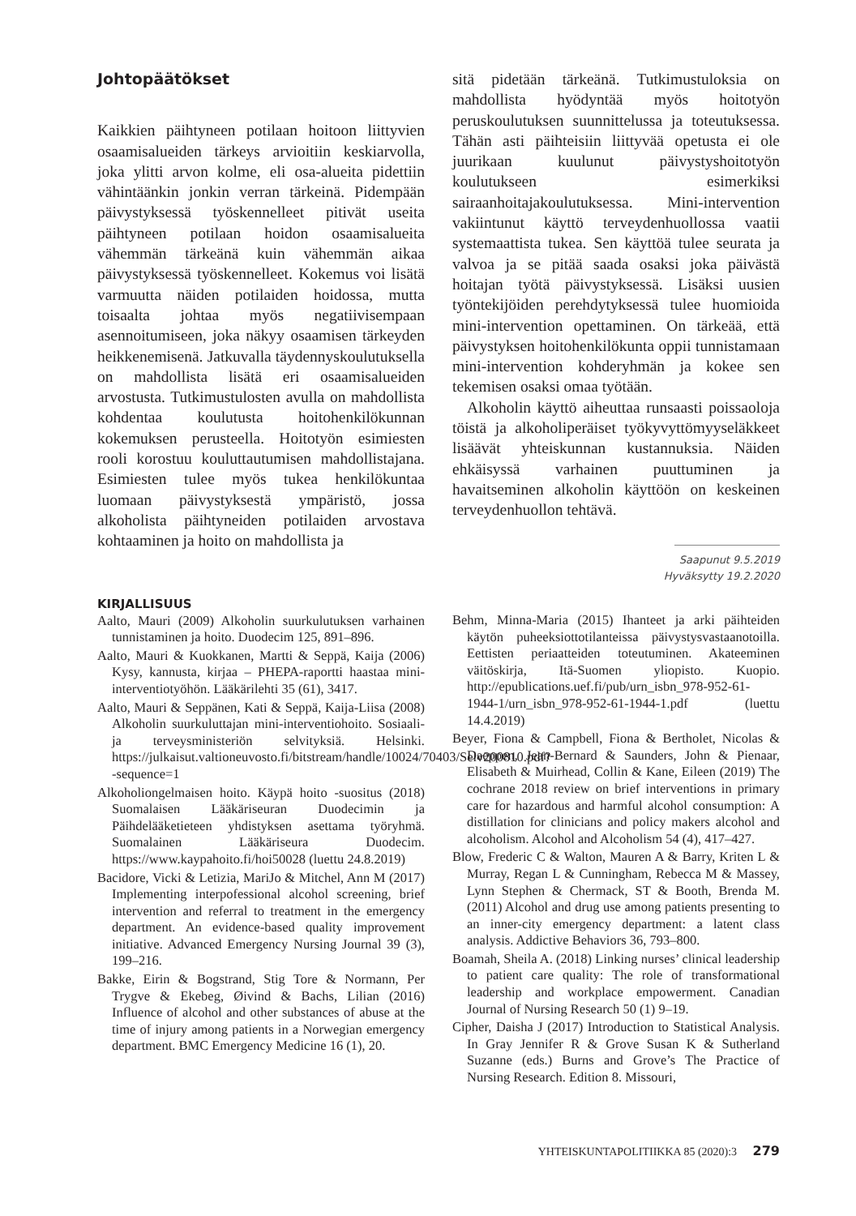Johtopäätökset
Kaikkien päihtyneen potilaan hoitoon liittyvien osaamisalueiden tärkeys arvioitiin keskiarvolla, joka ylitti arvon kolme, eli osa-alueita pidettiin vähintäänkin jonkin verran tärkeinä. Pidempään päivystyksessä työskennelleet pitivät useita päihtyneen potilaan hoidon osaamisalueita vähemmän tärkeänä kuin vähemmän aikaa päivystyksessä työskennelleet. Kokemus voi lisätä varmuutta näiden potilaiden hoidossa, mutta toisaalta johtaa myös negatiivisempaan asennoitumiseen, joka näkyy osaamisen tärkeyden heikkenemisenä. Jatkuvalla täydennyskoulutuksella on mahdollista lisätä eri osaamisalueiden arvostusta. Tutkimustulosten avulla on mahdollista kohdentaa koulutusta hoitohenkilökunnan kokemuksen perusteella. Hoitotyön esimiesten rooli korostuu kouluttautumisen mahdollistajana. Esimiesten tulee myös tukea henkilökuntaa luomaan päivystyksestä ympäristö, jossa alkoholista päihtyneiden potilaiden arvostava kohtaaminen ja hoito on mahdollista ja
sitä pidetään tärkeänä. Tutkimustuloksia on mahdollista hyödyntää myös hoitotyön peruskoulutuksen suunnittelussa ja toteutuksessa. Tähän asti päihteisiin liittyvää opetusta ei ole juurikaan kuulunut päivystyshoitotyön koulutukseen esimerkiksi sairaanhoitajakoulutuksessa. Mini-intervention vakiintunut käyttö terveydenhuollossa vaatii systemaattista tukea. Sen käyttöä tulee seurata ja valvoa ja se pitää saada osaksi joka päivästä hoitajan työtä päivystyksessä. Lisäksi uusien työntekijöiden perehdytyksessä tulee huomioida mini-intervention opettaminen. On tärkeää, että päivystyksen hoitohenkilökunta oppii tunnistamaan mini-intervention kohderyhmän ja kokee sen tekemisen osaksi omaa työtään.
Alkoholin käyttö aiheuttaa runsaasti poissaoloja töistä ja alkoholiperäiset työkyvyttömyyseläkkeet lisäävät yhteiskunnan kustannuksia. Näiden ehkäisyssä varhainen puuttuminen ja havaitseminen alkoholin käyttöön on keskeinen terveydenhuollon tehtävä.
Saapunut 9.5.2019
Hyväksytty 19.2.2020
KIRJALLISUUS
Aalto, Mauri (2009) Alkoholin suurkulutuksen varhainen tunnistaminen ja hoito. Duodecim 125, 891–896.
Aalto, Mauri & Kuokkanen, Martti & Seppä, Kaija (2006) Kysy, kannusta, kirjaa – PHEPA-raportti haastaa mini-interventiotyöhön. Lääkärilehti 35 (61), 3417.
Aalto, Mauri & Seppänen, Kati & Seppä, Kaija-Liisa (2008) Alkoholin suurkuluttajan mini-interventiohoito. Sosiaali- ja terveysministeriön selvityksiä. Helsinki. https://julkaisut.valtioneuvosto.fi/bitstream/handle/10024/70403/Selv200810.pdf?-sequence=1
Alkoholiongelmaisen hoito. Käypä hoito -suositus (2018) Suomalaisen Lääkäriseuran Duodecimin ja Päihdelääketieteen yhdistyksen asettama työryhmä. Suomalainen Lääkäriseura Duodecim. https://www.kaypahoito.fi/hoi50028 (luettu 24.8.2019)
Bacidore, Vicki & Letizia, MariJo & Mitchel, Ann M (2017) Implementing interpofessional alcohol screening, brief intervention and referral to treatment in the emergency department. An evidence-based quality improvement initiative. Advanced Emergency Nursing Journal 39 (3), 199–216.
Bakke, Eirin & Bogstrand, Stig Tore & Normann, Per Trygve & Ekebeg, Øivind & Bachs, Lilian (2016) Influence of alcohol and other substances of abuse at the time of injury among patients in a Norwegian emergency department. BMC Emergency Medicine 16 (1), 20.
Behm, Minna-Maria (2015) Ihanteet ja arki päihteiden käytön puheeksiottotilanteissa päivystysvastaanotoilla. Eettisten periaatteiden toteutuminen. Akateeminen väitöskirja, Itä-Suomen yliopisto. Kuopio. http://epublications.uef.fi/pub/urn_isbn_978-952-61-1944-1/urn_isbn_978-952-61-1944-1.pdf (luettu 14.4.2019)
Beyer, Fiona & Campbell, Fiona & Bertholet, Nicolas & Daeppen, Jean-Bernard & Saunders, John & Pienaar, Elisabeth & Muirhead, Collin & Kane, Eileen (2019) The cochrane 2018 review on brief interventions in primary care for hazardous and harmful alcohol consumption: A distillation for clinicians and policy makers alcohol and alcoholism. Alcohol and Alcoholism 54 (4), 417–427.
Blow, Frederic C & Walton, Mauren A & Barry, Kriten L & Murray, Regan L & Cunningham, Rebecca M & Massey, Lynn Stephen & Chermack, ST & Booth, Brenda M. (2011) Alcohol and drug use among patients presenting to an inner-city emergency department: a latent class analysis. Addictive Behaviors 36, 793–800.
Boamah, Sheila A. (2018) Linking nurses’ clinical leadership to patient care quality: The role of transformational leadership and workplace empowerment. Canadian Journal of Nursing Research 50 (1) 9–19.
Cipher, Daisha J (2017) Introduction to Statistical Analysis. In Gray Jennifer R & Grove Susan K & Sutherland Suzanne (eds.) Burns and Grove’s The Practice of Nursing Research. Edition 8. Missouri,
YHTEISKUNTAPOLITIIKKA 85 (2020):3 279